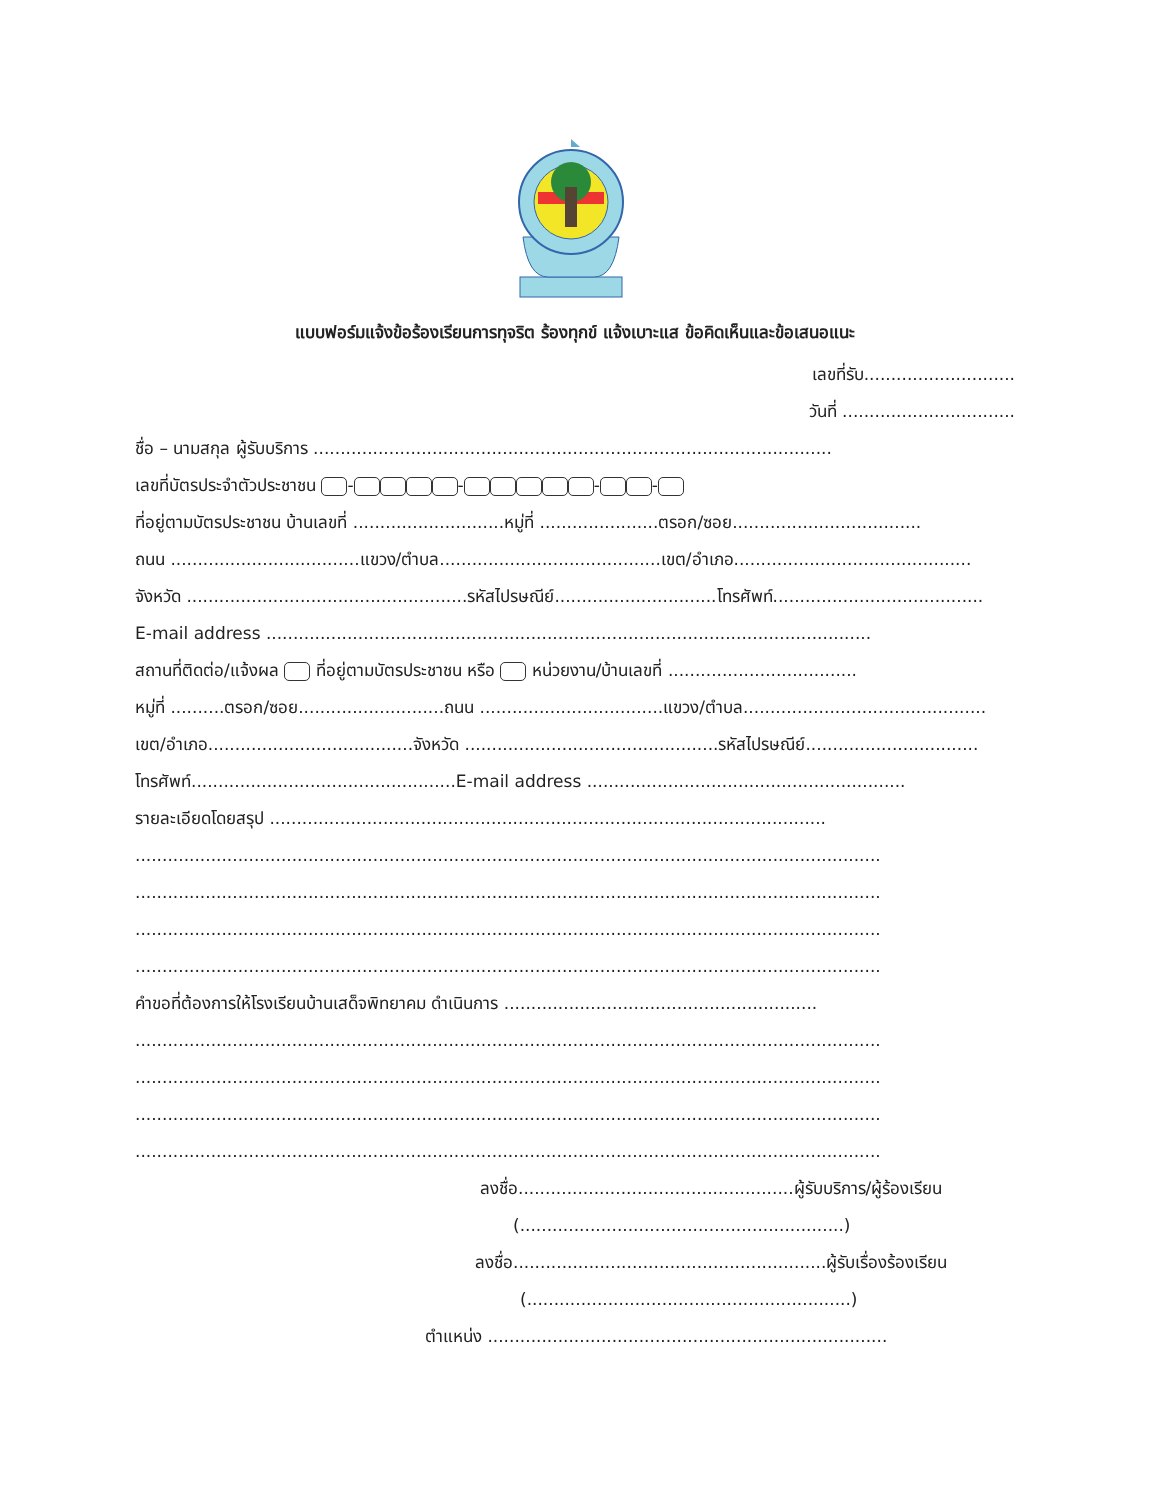แบบฟอร์มแจ้งข้อร้องเรียนการทุจริต ร้องทุกข์ แจ้งเบาะแส ข้อคิดเห็นและข้อเสนอแนะ
เลขที่รับ............................
วันที่ ................................
ชื่อ – นามสกุล ผู้รับบริการ ................................................................................................
เลขที่บัตรประจำตัวประชาชน - - - -
ที่อยู่ตามบัตรประชาชน บ้านเลขที่ ............................หมู่ที่ ......................ตรอก/ซอย...................................
ถนน ...................................แขวง/ตำบล.........................................เขต/อำเภอ............................................
จังหวัด ....................................................รหัสไปรษณีย์..............................โทรศัพท์.......................................
E-mail address ................................................................................................................
สถานที่ติดต่อ/แจ้งผล ที่อยู่ตามบัตรประชาชน หรือ หน่วยงาน/บ้านเลขที่ ...................................
หมู่ที่ ..........ตรอก/ซอย...........................ถนน ..................................แขวง/ตำบล.............................................
เขต/อำเภอ......................................จังหวัด ...............................................รหัสไปรษณีย์................................
โทรศัพท์.................................................E-mail address ...........................................................
รายละเอียดโดยสรุป .......................................................................................................
..........................................................................................................................................
..........................................................................................................................................
..........................................................................................................................................
..........................................................................................................................................
คำขอที่ต้องการให้โรงเรียนบ้านเสด็จพิทยาคม ดำเนินการ ..........................................................
..........................................................................................................................................
..........................................................................................................................................
..........................................................................................................................................
..........................................................................................................................................
ลงชื่อ...................................................ผู้รับบริการ/ผู้ร้องเรียน
(............................................................)
ลงชื่อ..........................................................ผู้รับเรื่องร้องเรียน
(............................................................)
ตำแหน่ง ..........................................................................